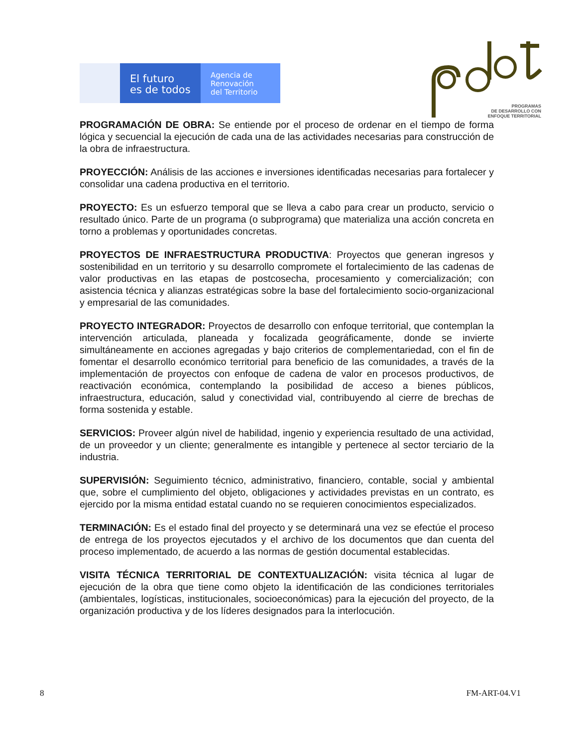El futuro
es de todos
Agencia de
Renovación
del Territorio
PROGRAMAS
DE DESARROLLO CON
ENFOQUE TERRITORIAL
PROGRAMACIÓN DE OBRA: Se entiende por el proceso de ordenar en el tiempo de forma lógica y secuencial la ejecución de cada una de las actividades necesarias para construcción de la obra de infraestructura.
PROYECCIÓN: Análisis de las acciones e inversiones identificadas necesarias para fortalecer y consolidar una cadena productiva en el territorio.
PROYECTO: Es un esfuerzo temporal que se lleva a cabo para crear un producto, servicio o resultado único. Parte de un programa (o subprograma) que materializa una acción concreta en torno a problemas y oportunidades concretas.
PROYECTOS DE INFRAESTRUCTURA PRODUCTIVA: Proyectos que generan ingresos y sostenibilidad en un territorio y su desarrollo compromete el fortalecimiento de las cadenas de valor productivas en las etapas de postcosecha, procesamiento y comercialización; con asistencia técnica y alianzas estratégicas sobre la base del fortalecimiento socio-organizacional y empresarial de las comunidades.
PROYECTO INTEGRADOR: Proyectos de desarrollo con enfoque territorial, que contemplan la intervención articulada, planeada y focalizada geográficamente, donde se invierte simultáneamente en acciones agregadas y bajo criterios de complementariedad, con el fin de fomentar el desarrollo económico territorial para beneficio de las comunidades, a través de la implementación de proyectos con enfoque de cadena de valor en procesos productivos, de reactivación económica, contemplando la posibilidad de acceso a bienes públicos, infraestructura, educación, salud y conectividad vial, contribuyendo al cierre de brechas de forma sostenida y estable.
SERVICIOS: Proveer algún nivel de habilidad, ingenio y experiencia resultado de una actividad, de un proveedor y un cliente; generalmente es intangible y pertenece al sector terciario de la industria.
SUPERVISIÓN: Seguimiento técnico, administrativo, financiero, contable, social y ambiental que, sobre el cumplimiento del objeto, obligaciones y actividades previstas en un contrato, es ejercido por la misma entidad estatal cuando no se requieren conocimientos especializados.
TERMINACIÓN: Es el estado final del proyecto y se determinará una vez se efectúe el proceso de entrega de los proyectos ejecutados y el archivo de los documentos que dan cuenta del proceso implementado, de acuerdo a las normas de gestión documental establecidas.
VISITA TÉCNICA TERRITORIAL DE CONTEXTUALIZACIÓN: visita técnica al lugar de ejecución de la obra que tiene como objeto la identificación de las condiciones territoriales (ambientales, logísticas, institucionales, socioeconómicas) para la ejecución del proyecto, de la organización productiva y de los líderes designados para la interlocución.
8 FM-ART-04.V1